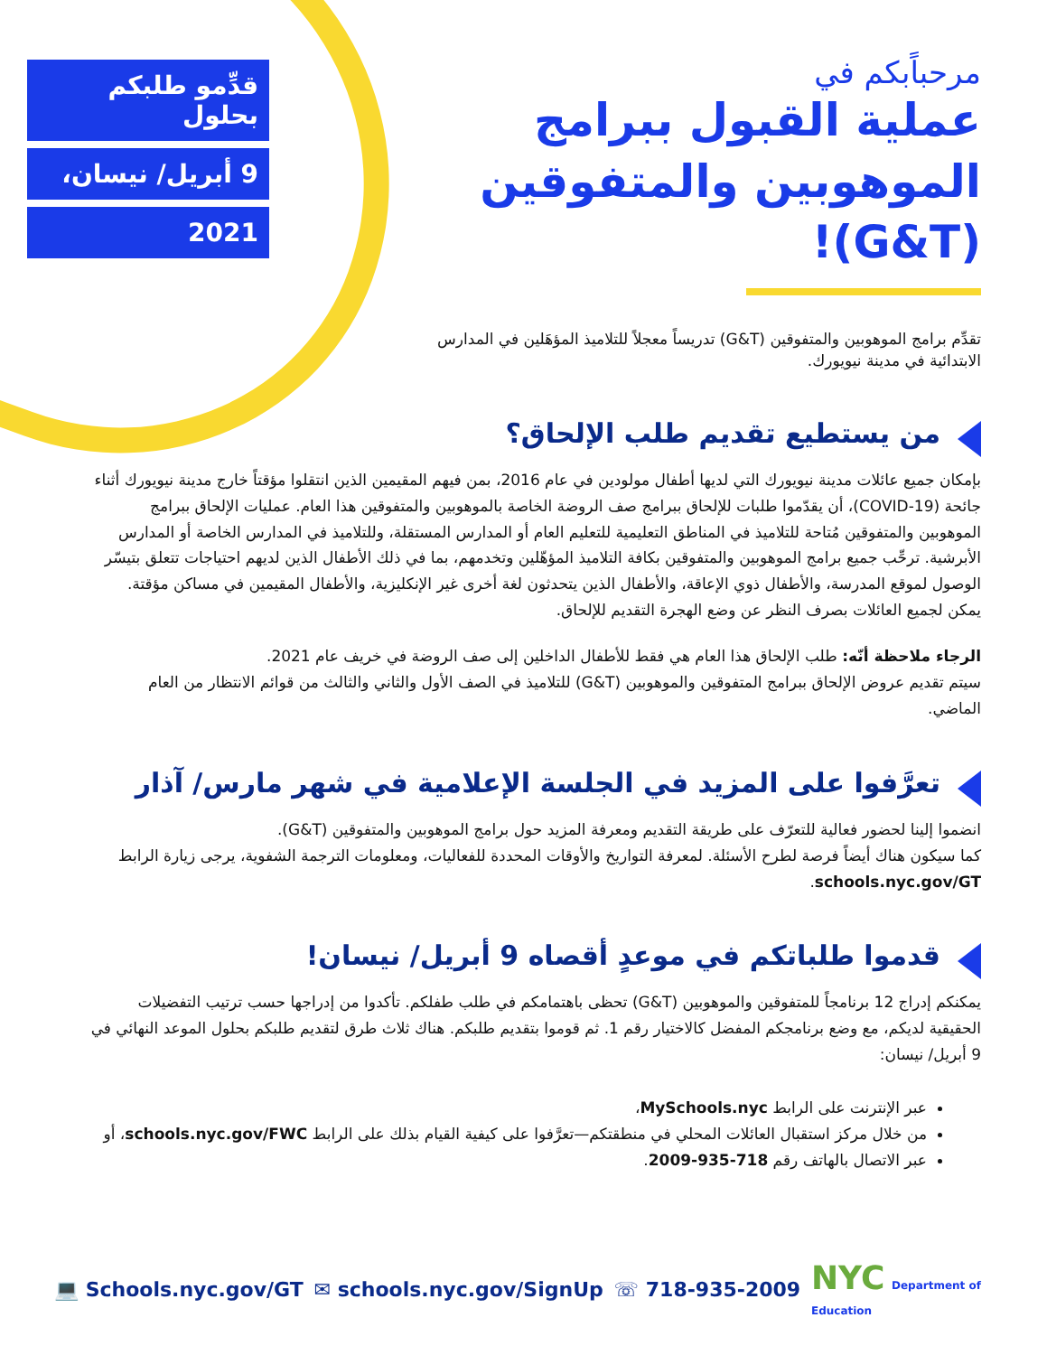قدِّمو طلبكم بحلول
9 أبريل/ نيسان،
2021
مرحباًبكم في
عملية القبول ببرامج الموهوبين والمتفوقين (G&T)!
تقدِّم برامج الموهوبين والمتفوقين (G&T) تدريساً معجلاً للتلاميذ المؤهَلين في المدارس الابتدائية في مدينة نيويورك.
من يستطيع تقديم طلب الإلحاق؟
بإمكان جميع عائلات مدينة نيويورك التي لديها أطفال مولودين في عام 2016، بمن فيهم المقيمين الذين انتقلوا مؤقتاً خارج مدينة نيويورك أثناء جائحة (COVID-19)، أن يقدّموا طلبات للإلحاق ببرامج صف الروضة الخاصة بالموهوبين والمتفوقين هذا العام. عمليات الإلحاق ببرامج الموهوبين والمتفوقين مُتاحة للتلاميذ في المناطق التعليمية للتعليم العام أو المدارس المستقلة، وللتلاميذ في المدارس الخاصة أو المدارس الأبرشية. ترحِّب جميع برامج الموهوبين والمتفوقين بكافة التلاميذ المؤهّلين وتخدمهم، بما في ذلك الأطفال الذين لديهم احتياجات تتعلق بتيسّر الوصول لموقع المدرسة، والأطفال ذوي الإعاقة، والأطفال الذين يتحدثون لغة أخرى غير الإنكليزية، والأطفال المقيمين في مساكن مؤقتة. يمكن لجميع العائلات بصرف النظر عن وضع الهجرة التقديم للإلحاق.
الرجاء ملاحظة أنّه: طلب الإلحاق هذا العام هي فقط للأطفال الداخلين إلى صف الروضة في خريف عام 2021.
سيتم تقديم عروض الإلحاق ببرامج المتفوقين والموهوبين (G&T) للتلاميذ في الصف الأول والثاني والثالث من قوائم الانتظار من العام الماضي.
تعرَّفوا على المزيد في الجلسة الإعلامية في شهر مارس/ آذار
انضموا إلينا لحضور فعالية للتعرّف على طريقة التقديم ومعرفة المزيد حول برامج الموهوبين والمتفوقين (G&T).
كما سيكون هناك أيضاً فرصة لطرح الأسئلة. لمعرفة التواريخ والأوقات المحددة للفعاليات، ومعلومات الترجمة الشفوية، يرجى زيارة الرابط schools.nyc.gov/GT.
قدموا طلباتكم في موعدٍ أقصاه 9 أبريل/ نيسان!
يمكنكم إدراج 12 برنامجاً للمتفوقين والموهوبين (G&T) تحظى باهتمامكم في طلب طفلكم. تأكدوا من إدراجها حسب ترتيب التفضيلات الحقيقية لديكم، مع وضع برنامجكم المفضل كالاختيار رقم 1. ثم قوموا بتقديم طلبكم. هناك ثلاث طرق لتقديم طلبكم بحلول الموعد النهائي في 9 أبريل/ نيسان:
عبر الإنترنت على الرابط MySchools.nyc،
من خلال مركز استقبال العائلات المحلي في منطقتكم—تعرَّفوا على كيفية القيام بذلك على الرابط schools.nyc.gov/FWC، أو
عبر الاتصال بالهاتف رقم 718-935-2009.
💻 Schools.nyc.gov/GT ✉ schools.nyc.gov/SignUp ☏ 718-935-2009 NYC Department of
Education